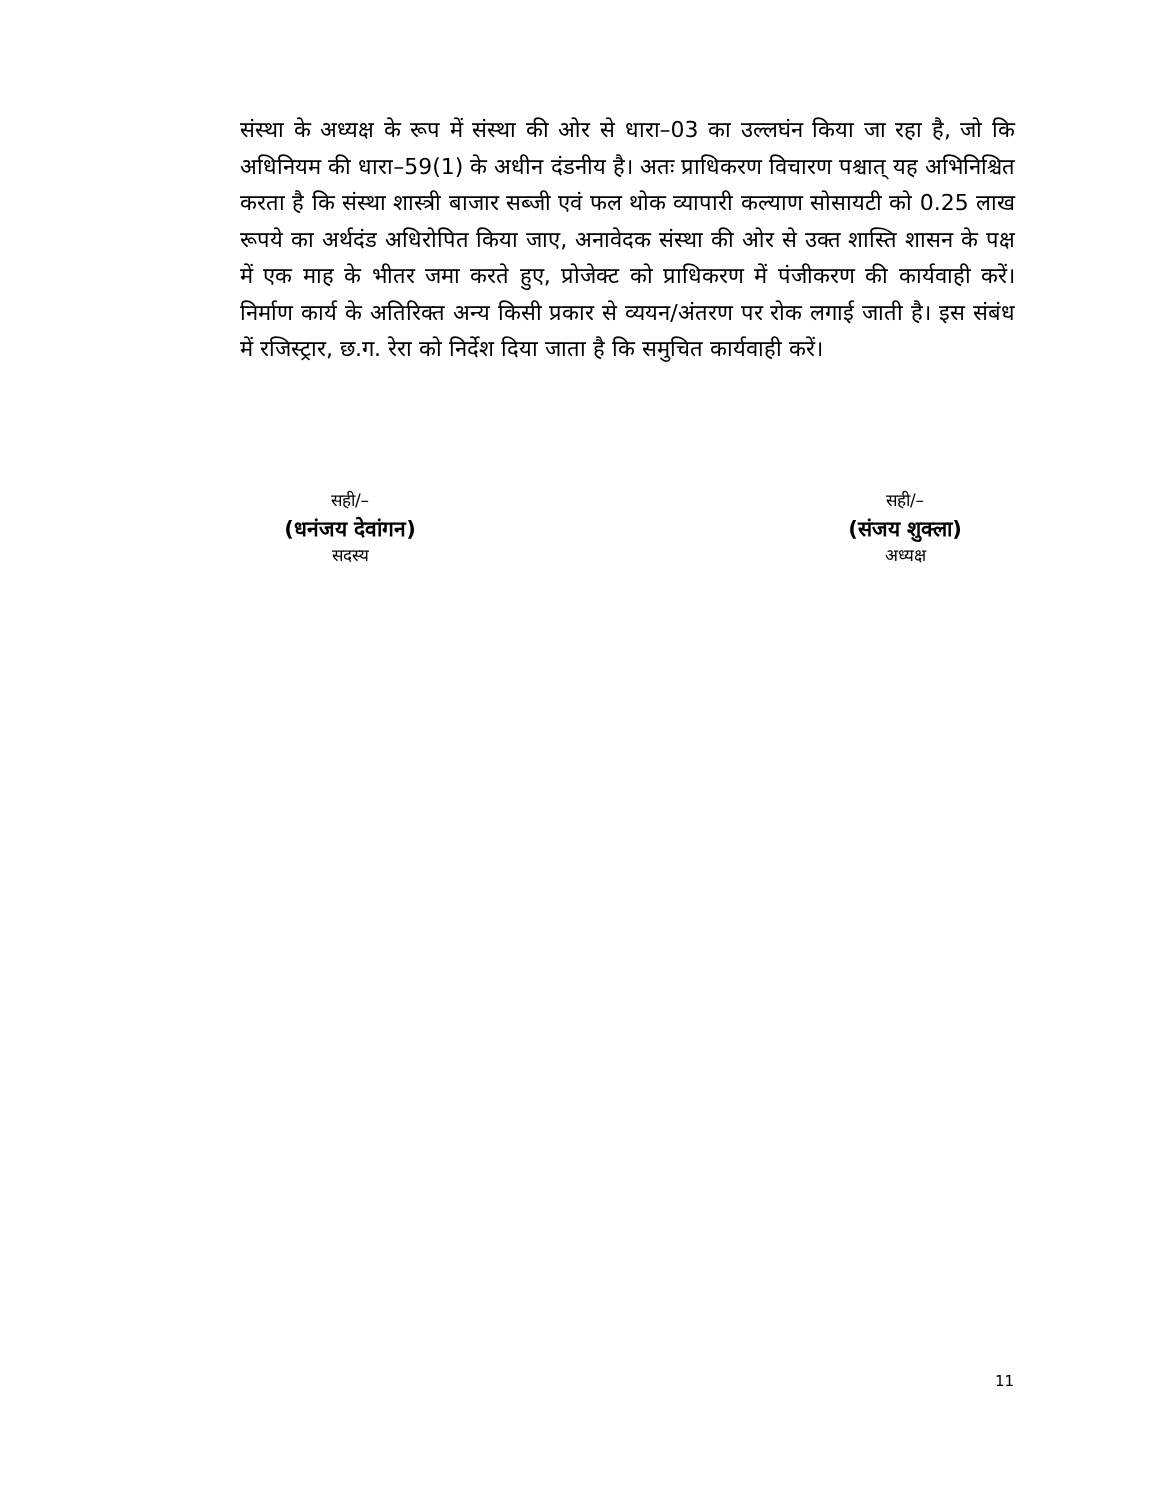संस्था के अध्यक्ष के रूप में संस्था की ओर से धारा–03 का उल्लघंन किया जा रहा है, जो कि अधिनियम की धारा–59(1) के अधीन दंडनीय है। अतः प्राधिकरण विचारण पश्चात् यह अभिनिश्चित करता है कि संस्था शास्त्री बाजार सब्जी एवं फल थोक व्यापारी कल्याण सोसायटी को 0.25 लाख रूपये का अर्थदंड अधिरोपित किया जाए, अनावेदक संस्था की ओर से उक्त शास्ति शासन के पक्ष में एक माह के भीतर जमा करते हुए, प्रोजेक्ट को प्राधिकरण में पंजीकरण की कार्यवाही करें। निर्माण कार्य के अतिरिक्त अन्य किसी प्रकार से व्ययन/अंतरण पर रोक लगाई जाती है। इस संबंध में रजिस्ट्रार, छ.ग. रेरा को निर्देश दिया जाता है कि समुचित कार्यवाही करें।
सही/–
(धनंजय देवांगन)
सदस्य
सही/–
(संजय शुक्ला)
अध्यक्ष
11